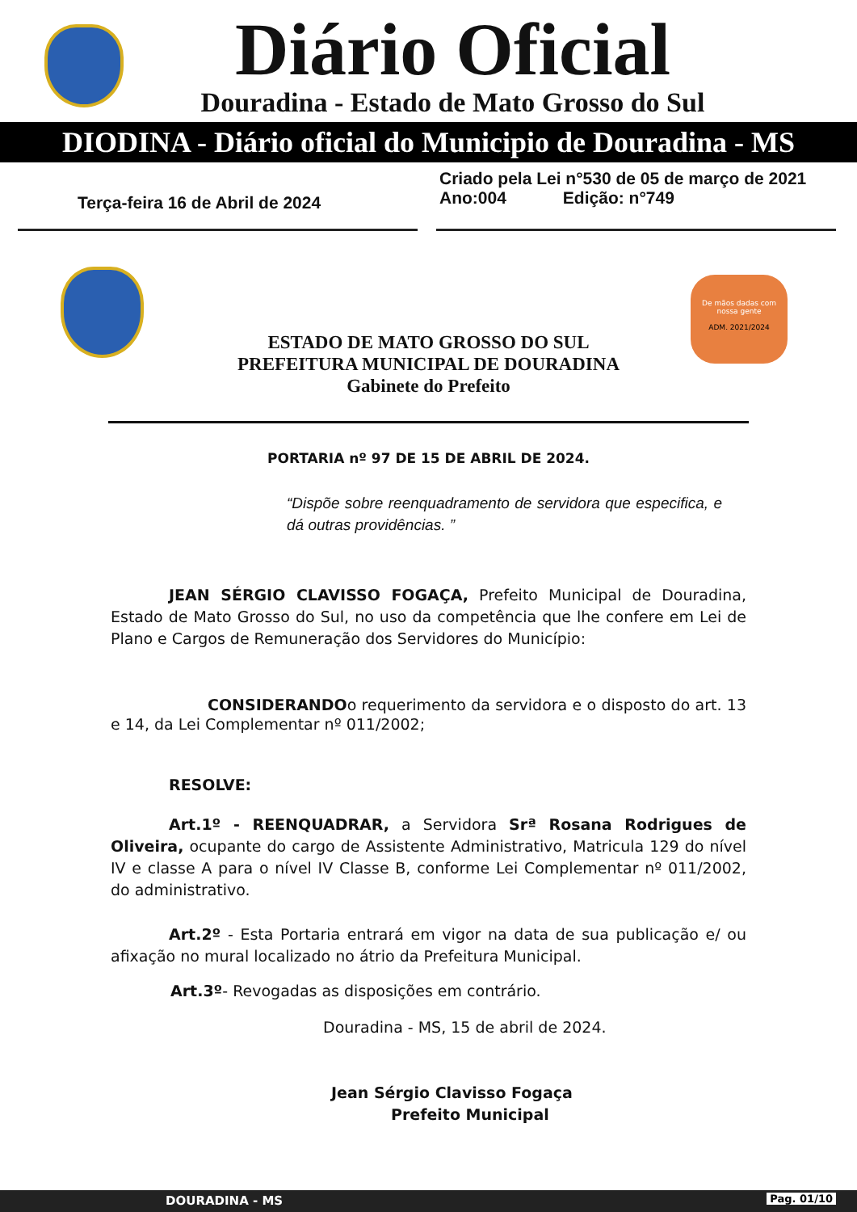Diário Oficial
Douradina - Estado de Mato Grosso do Sul
DIODINA - Diário oficial do Municipio de Douradina - MS
Terça-feira 16 de Abril de 2024
Criado pela Lei n°530 de 05 de março de 2021
Ano:004 Edição: n°749
De mãos dadas com nossa gente
ADM. 2021/2024
ESTADO DE MATO GROSSO DO SUL
PREFEITURA MUNICIPAL DE DOURADINA
Gabinete do Prefeito
PORTARIA nº 97 DE 15 DE ABRIL DE 2024.
“Dispõe sobre reenquadramento de servidora que especifica, e dá outras providências. ”
JEAN SÉRGIO CLAVISSO FOGAÇA, Prefeito Municipal de Douradina, Estado de Mato Grosso do Sul, no uso da competência que lhe confere em Lei de Plano e Cargos de Remuneração dos Servidores do Município:
CONSIDERANDOo requerimento da servidora e o disposto do art. 13 e 14, da Lei Complementar nº 011/2002;
RESOLVE:
Art.1º - REENQUADRAR, a Servidora Srª Rosana Rodrigues de Oliveira, ocupante do cargo de Assistente Administrativo, Matricula 129 do nível IV e classe A para o nível IV Classe B, conforme Lei Complementar nº 011/2002, do administrativo.
Art.2º - Esta Portaria entrará em vigor na data de sua publicação e/ ou afixação no mural localizado no átrio da Prefeitura Municipal.
Art.3º- Revogadas as disposições em contrário.
Douradina - MS, 15 de abril de 2024.
Jean Sérgio Clavisso Fogaça
Prefeito Municipal
DOURADINA - MS Pag. 01/10